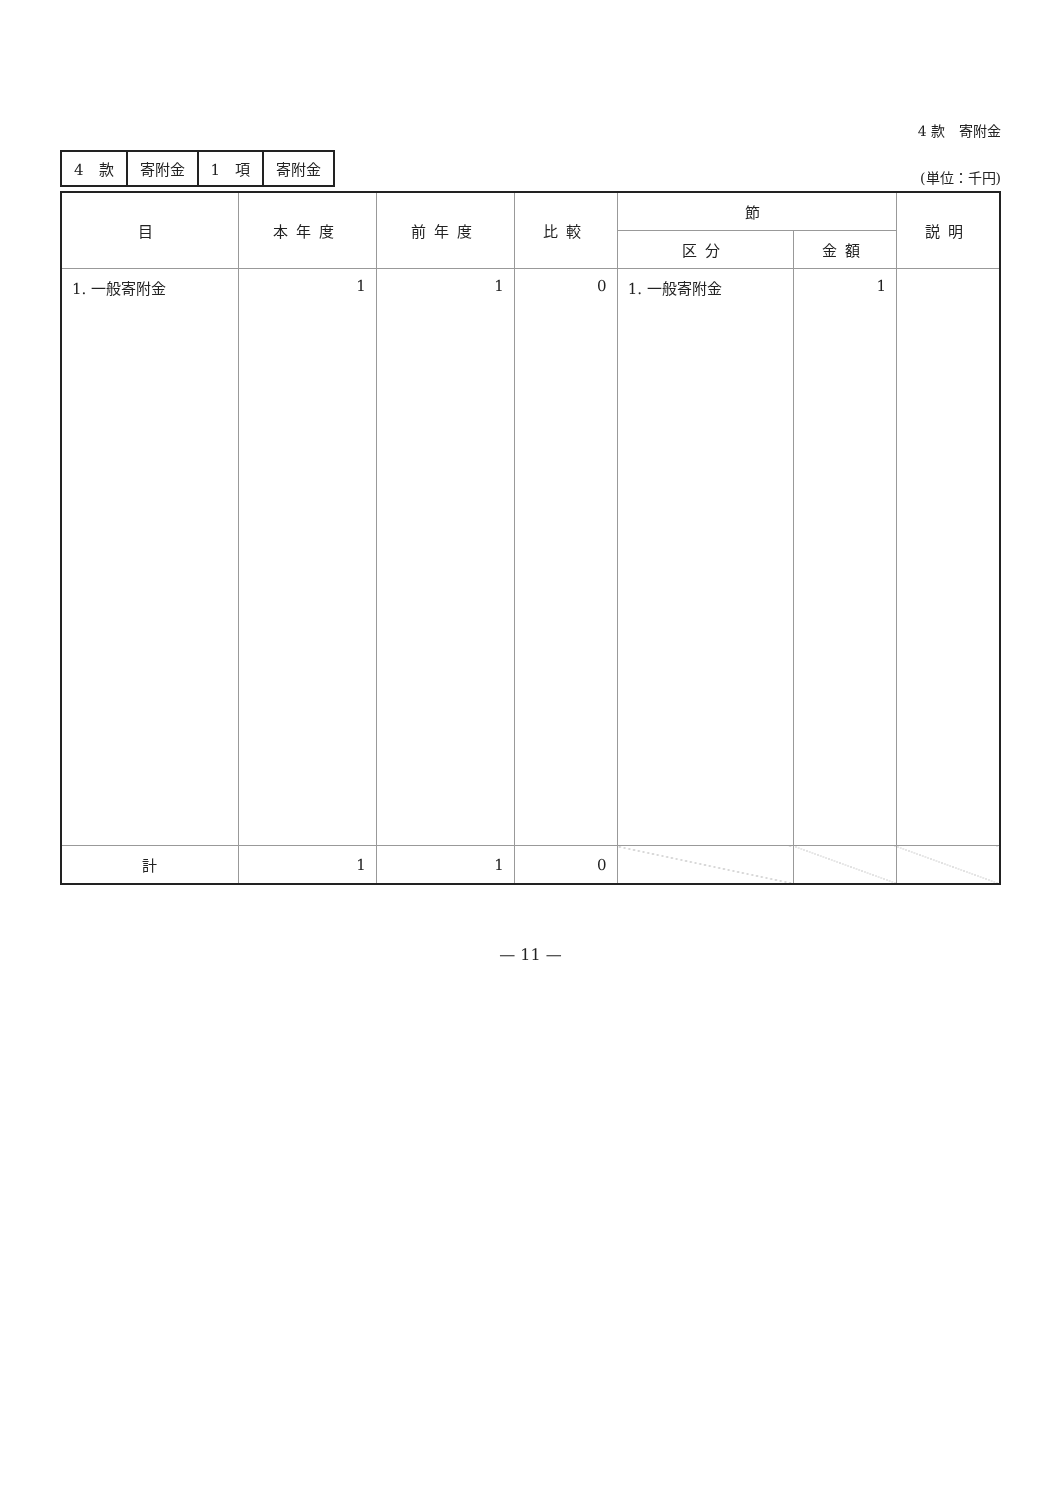4 款　寄附金
| 4 款 | 寄附金 | 1 項 | 寄附金 |
(単位：千円)
| 目 | 本年度 | 前年度 | 比較 | 節 | | 説明 |
| --- | --- | --- | --- | --- | --- | --- |
| | | | | 区分 | 金額 | |
| 1. 一般寄附金 | 1 | 1 | 0 | 1. 一般寄附金 | 1 | |
| 計 | 1 | 1 | 0 | | | |
— 11 —